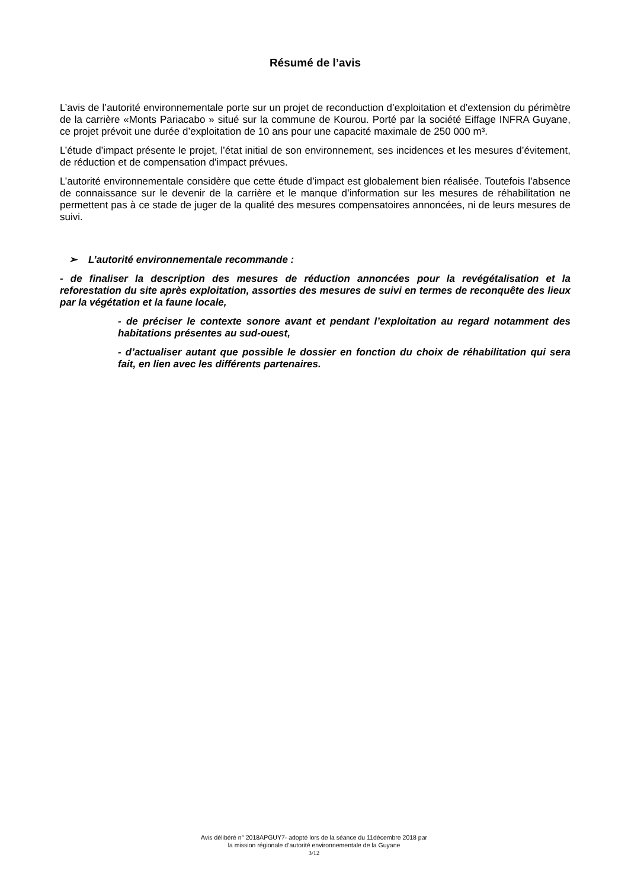Résumé de l’avis
L’avis de l’autorité environnementale porte sur un projet de reconduction d’exploitation et d’extension du périmètre de la carrière «Monts Pariacabo » situé sur la commune de Kourou. Porté par la société Eiffage INFRA Guyane, ce projet prévoit une durée d’exploitation de 10 ans pour une capacité maximale de 250 000 m³.
L’étude d’impact présente le projet, l’état initial de son environnement, ses incidences et les mesures d’évitement, de réduction et de compensation d’impact prévues.
L’autorité environnementale considère que cette étude d’impact est globalement bien réalisée. Toutefois l’absence de connaissance sur le devenir de la carrière et le manque d’information sur les mesures de réhabilitation ne permettent pas à ce stade de juger de la qualité des mesures compensatoires annoncées, ni de leurs mesures de suivi.
➢ L’autorité environnementale recommande :
- de finaliser la description des mesures de réduction annoncées pour la revégétalisation et la reforestation du site après exploitation, assorties des mesures de suivi en termes de reconquête des lieux par la végétation et la faune locale,
- de préciser le contexte sonore avant et pendant l’exploitation au regard notamment des habitations présentes au sud-ouest,
- d’actualiser autant que possible le dossier en fonction du choix de réhabilitation qui sera fait, en lien avec les différents partenaires.
Avis délibéré n° 2018APGUY7- adopté lors de la séance du 11décembre 2018 par
la mission régionale d’autorité environnementale de la Guyane
3/12